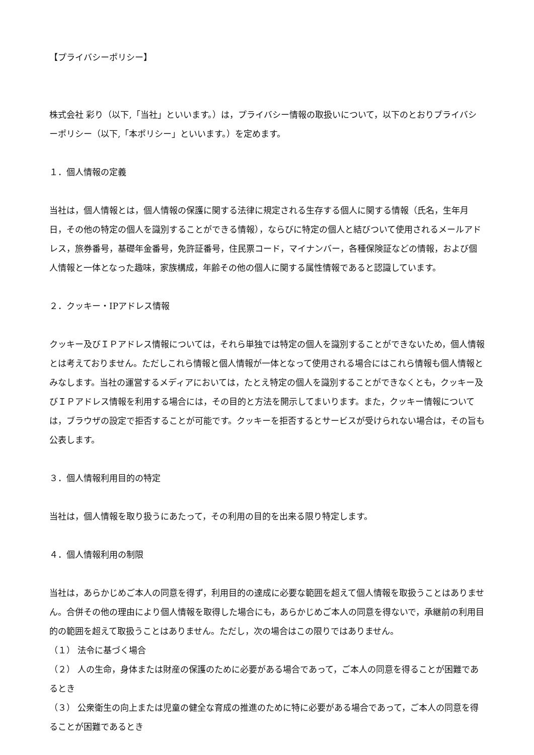【プライバシーポリシー】
株式会社 彩り（以下,「当社」といいます。）は，プライバシー情報の取扱いについて，以下のとおりプライバシーポリシー（以下,「本ポリシー」といいます。）を定めます。
１．個人情報の定義
当社は，個人情報とは，個人情報の保護に関する法律に規定される生存する個人に関する情報（氏名，生年月日，その他の特定の個人を識別することができる情報），ならびに特定の個人と結びついて使用されるメールアドレス，旅券番号，基礎年金番号，免許証番号，住民票コード，マイナンバー，各種保険証などの情報，および個人情報と一体となった趣味，家族構成，年齢その他の個人に関する属性情報であると認識しています。
２．クッキー・IPアドレス情報
クッキー及びＩＰアドレス情報については，それら単独では特定の個人を識別することができないため，個人情報とは考えておりません。ただしこれら情報と個人情報が一体となって使用される場合にはこれら情報も個人情報とみなします。当社の運営するメディアにおいては，たとえ特定の個人を識別することができなくとも，クッキー及びＩＰアドレス情報を利用する場合には，その目的と方法を開示してまいります。また，クッキー情報については，ブラウザの設定で拒否することが可能です。クッキーを拒否するとサービスが受けられない場合は，その旨も公表します。
３．個人情報利用目的の特定
当社は，個人情報を取り扱うにあたって，その利用の目的を出来る限り特定します。
４．個人情報利用の制限
当社は，あらかじめご本人の同意を得ず，利用目的の達成に必要な範囲を超えて個人情報を取扱うことはありません。合併その他の理由により個人情報を取得した場合にも，あらかじめご本人の同意を得ないで，承継前の利用目的の範囲を超えて取扱うことはありません。ただし，次の場合はこの限りではありません。
（１） 法令に基づく場合
（２） 人の生命，身体または財産の保護のために必要がある場合であって，ご本人の同意を得ることが困難であるとき
（３） 公衆衛生の向上または児童の健全な育成の推進のために特に必要がある場合であって，ご本人の同意を得 ることが困難であるとき